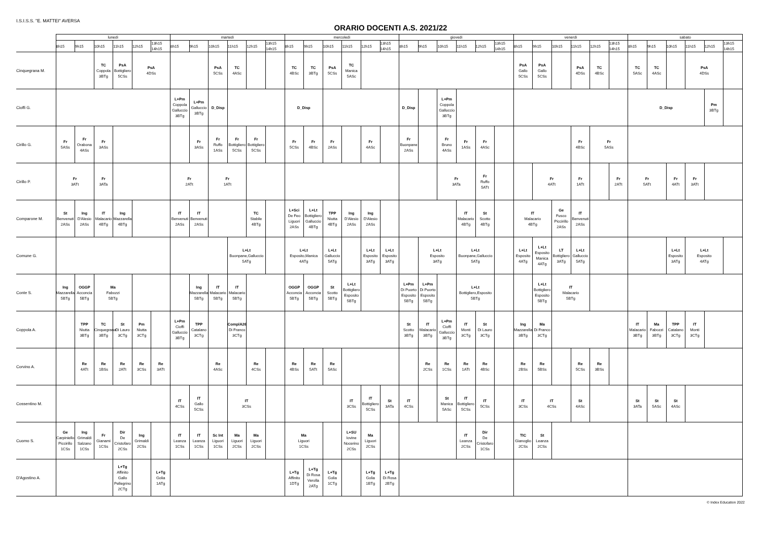I.S.I.S.S. "E. MATTEI" AVERSA
ORARIO DOCENTI A.S. 2021/22
| | lunedì | | | | | | martedì | | | | | | mercoledì | | | | | | giovedì | | | | | | venerdì | | | | | | sabato | | | | | |
| --- | --- | --- | --- | --- | --- | --- | --- | --- | --- | --- | --- | --- | --- | --- | --- | --- | --- | --- | --- | --- | --- | --- | --- | --- | --- | --- | --- | --- | --- | --- | --- | --- | --- | --- | --- | --- |
| | 8h15 | 9h15 | 10h15 | 11h15 | 12h15 | 13h15 14h15 | 8h15 | 9h15 | 10h15 | 11h15 | 12h15 | 13h15 14h15 | 8h15 | 9h15 | 10h15 | 11h15 | 12h15 | 13h15 14h15 | 8h15 | 9h15 | 10h15 | 11h15 | 12h15 | 13h15 14h15 | 8h15 | 9h15 | 10h15 | 11h15 | 12h15 | 13h15 14h15 | 8h15 | 9h15 | 10h15 | 11h15 | 12h15 | 13h15 14h15 |
| Cinquegrana M. | | | TC Coppola 3BTg | PsA Bottigliero 5CSs | PsA 4DSs | | | | PsA 5CSs | TC 4ASc | | | TC 4BSc | TC 3BTg | PsA 5CSs | TC Manica 5ASc | | | | | | | | | PsA Gallo 5CSs | PsA Gallo 5CSs | | PsA 4DSs | TC 4BSc | | TC 5ASc | TC 4ASc | | PsA 4DSs | | |
| Cioffi G. | | | | | | | L+Pm Coppola Galluccio 3BTg | L+Pm Galluccio 3BTg | D_Disp | | | | D_Disp | | | | | | D_Disp | | L+Pm Coppola Galluccio 3BTg | | | | | | | | | | D_Disp | | | | Pm 3BTg | |
| Cirillo G. | Fr 5ASs | Fr Orabona 4ASs | Fr 3ASs | | | | | Fr 3ASs | Fr Ruffo 1ASs | Fr Bottigliero 5CSs | Fr Bottigliero 5CSs | | Fr 5CSs | Fr 4BSc | Fr 2ASs | | Fr 4ASc | | Fr Buonpane 2ASs | | Fr Bruno 4ASs | Fr 1ASs | Fr 4ASc | | | | | Fr 4BSc | Fr 5ASs | | | | | | | |
| Cirillo P. | Fr 3ATt | | Fr 3ATa | | | | Fr 2ATt | | Fr 1ATt | | | | | | | | | | | | Fr 3ATa | | Fr Ruffo 5ATt | | | Fr 4ATt | | Fr 1ATt | | Fr 2ATt | Fr 5ATt | | Fr 4ATt | Fr 3ATt | | |
| Comparone M. | St Benvenuti 2ASs | Ing D'Alesio 2ASs | IT Malacario 4BTg | Ing Mazzarella 4BTg | | | IT Benvenuti 2ASs | IT Benvenuti 2ASs | | | TC Stabile 4BTg | | L+Sci De Feo Liguori 2ASs | L+Lt Bottigliero Galluccio 4BTg | TPP Niutta 4BTg | Ing D'Alesio 2ASs | Ing D'Alesio 2ASs | | | | | IT Malacario 4BTg | St Scotto 4BTg | | IT Malacario 4BTg | | Ge Fusco Piccirillo 2ASs | IT Benvenuti 2ASs | | | | | | | | |
| Comune G. | | | | | | | | | | L+Lt Buonpane,Galluccio 5ATg | | | L+Lt Esposito,Manica 4ATg | | L+Lt Galluccio 5ATg | | L+Lt Esposito 3ATg | L+Lt Esposito 3ATg | | L+Lt Esposito 3ATg | | L+Lt Buonpane,Galluccio 5ATg | | | L+Lt Esposito 4ATg | L+Lt Esposito Manica 4ATg | LT Bottigliero 3ATg | L+Lt Galluccio 5ATg | | | | | L+Lt Esposito 3ATg | L+Lt Esposito 4ATg | | |
| Conte S. | Ing Mazzarella 5BTg | OGGP Acconcia 5BTg | Ma Fabozzi 5BTg | | | | | Ing Mazzarella 5BTg | IT Malacario 5BTg | IT Malacario 5BTg | | | OGGP Acconcia 5BTg | OGGP Acconcia 5BTg | St Scotto 5BTg | L+Lt Bottigliero Esposito 5BTg | | | L+Pm Di Puorto Esposito 5BTg | L+Pm Di Puorto Esposito 5BTg | | L+Lt Bottigliero,Esposito 5BTg | | | | L+Lt Bottigliero Esposito 5BTg | IT Malacario 5BTg | | | | | | | | | |
| Coppola A. | | TPP Niutta 3BTg | TC Cinquegrana 3BTg | St Di Lauro 3CTg | Pm Niutta 3CTg | | L+Pm Cioffi Galluccio 3BTg | TPP Catalano 3CTg | | ComplA26 Di Franco 3CTg | | | | | | | | | St Scotto 3BTg | IT Malacario 3BTg | L+Pm Cioffi Galluccio 3BTg | IT Monti 3CTg | St Di Lauro 3CTg | | Ing Mazzarella 3BTg | Ma Di Franco 3CTg | | | | | IT Malacario 3BTg | Ma Fabozzi 3BTg | TPP Catalano 3CTg | IT Monti 3CTg | | |
| Corvino A. | | Re 4ATt | Re 1BSs | Re 2ATt | Re 3CSs | Re 3ATt | | | Re 4ASc | | Re 4CSs | | Re 4BSs | Re 5ATt | Re 5ASc | | | | | Re 2CSs | Re 1CSs | Re 1ATt | Re 4BSc | | Re 2BSs | Re 5BSs | | Re 5CSs | Re 3BSs | | | | | | | |
| Cossentino M. | | | | | | | IT 4CSs | IT Gallo 5CSs | | IT 3CSs | | | | | | IT 3CSs | IT Bottigliero 5CSs | St 3ATa | IT 4CSs | | St Manica 5ASc | IT Bottigliero 5CSs | IT 5CSs | | IT 3CSs | IT 4CSs | | St 4ASc | | | St 3ATa | St 5ASc | St 4ASc | | | |
| Cuomo S. | Ge Carpiniello Piccirillo 1CSs | Ing Grimaldi Salzano 1CSs | Fr Gianami 1CSs | Dir De Cristofaro 2CSs | Ing Grimaldi 2CSs | | IT Leanza 1CSs | IT Leanza 1CSs | Sc Int Liguori 1CSs | Ma Liguori 2CSs | Ma Liguori 2CSs | | Ma Liguori 1CSs | | | L+SU Iovine Nocerino 2CSs | Ma Liguori 2CSs | | | | | IT Leanza 2CSs | Dir De Cristofaro 1CSs | | TIC Gianoglio 2CSs | St Leanza 2CSs | | | | | | | | | | |
| D'Agostino A. | | | | L+Tg Affinito Gallo Pellegrino 2CTg | | L+Tg Golia 1ATg | | | | | | | L+Tg Affinito 1DTg | L+Tg Di Rosa Verolla 2ATg | L+Tg Golia 1CTg | | L+Tg Golia 1BTg | L+Tg Di Rosa 2BTg | | | | | | | | | | | | | | | | | | |
© Index Education 2022